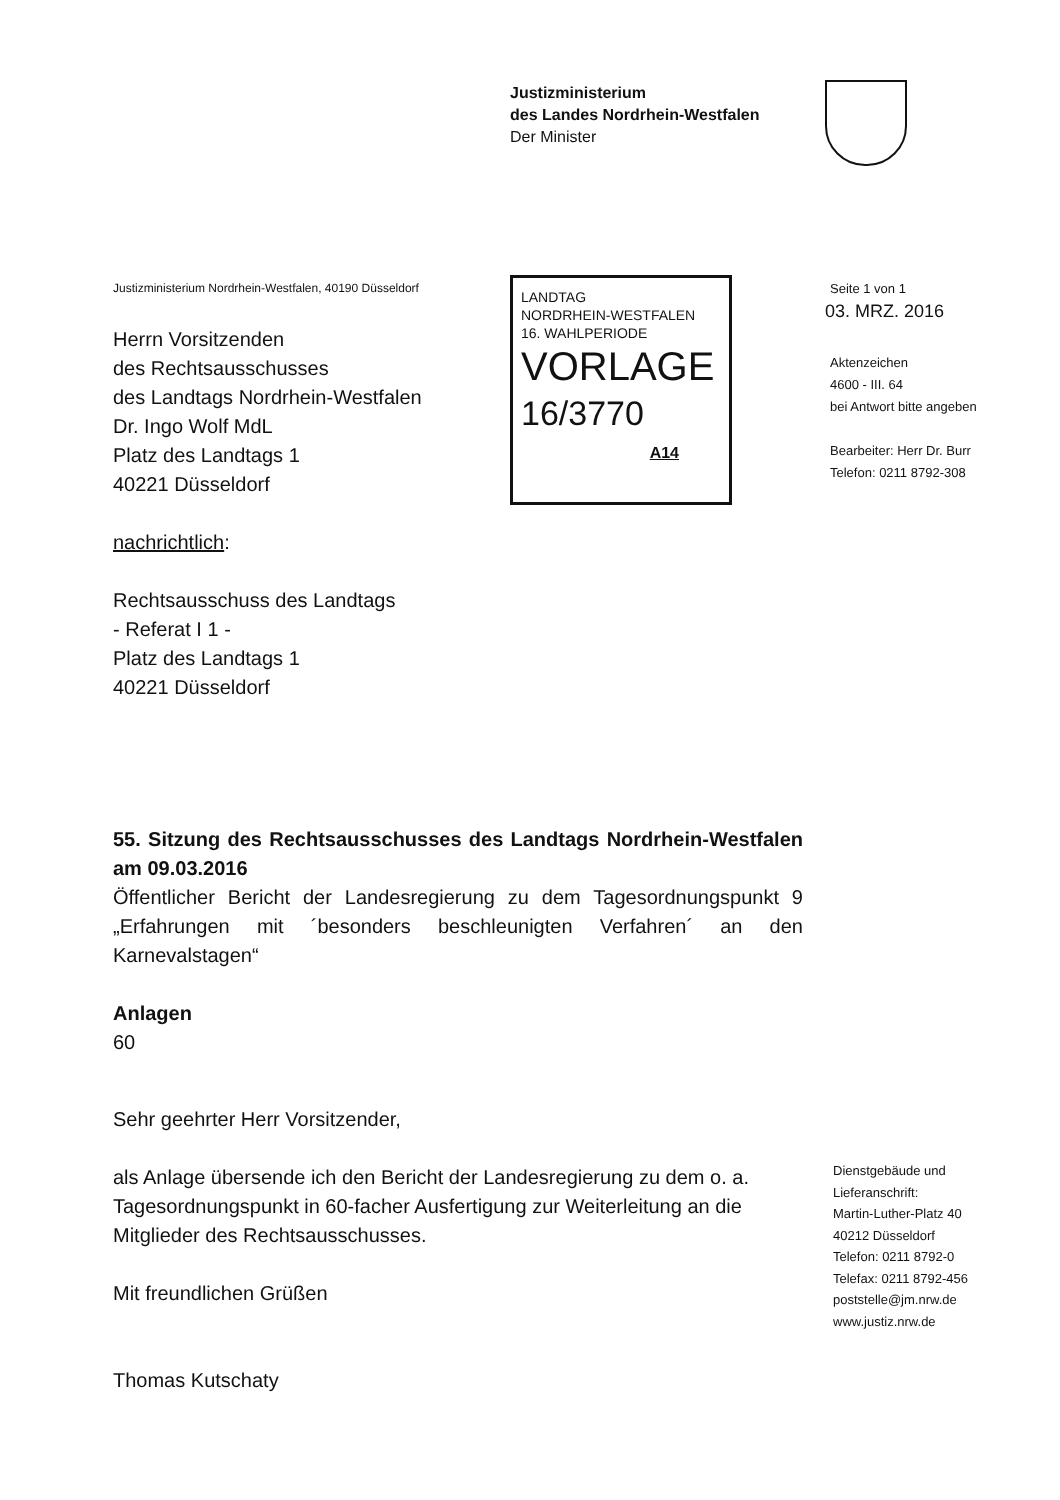Justizministerium
des Landes Nordrhein-Westfalen
Der Minister
Justizministerium Nordrhein-Westfalen, 40190 Düsseldorf
Herrn Vorsitzenden
des Rechtsausschusses
des Landtags Nordrhein-Westfalen
Dr. Ingo Wolf MdL
Platz des Landtags 1
40221 Düsseldorf
LANDTAG
NORDRHEIN-WESTFALEN
16. WAHLPERIODE
VORLAGE
16/3770
A14
Seite 1 von 1
03. MRZ. 2016
Aktenzeichen
4600 - III. 64
bei Antwort bitte angeben
Bearbeiter: Herr Dr. Burr
Telefon: 0211 8792-308
nachrichtlich:
Rechtsausschuss des Landtags
- Referat I 1 -
Platz des Landtags 1
40221 Düsseldorf
55. Sitzung des Rechtsausschusses des Landtags Nordrhein-Westfalen am 09.03.2016
Öffentlicher Bericht der Landesregierung zu dem Tagesordnungspunkt 9 „Erfahrungen mit ´besonders beschleunigten Verfahren´ an den Karnevalstagen“
Anlagen
60
Sehr geehrter Herr Vorsitzender,
als Anlage übersende ich den Bericht der Landesregierung zu dem o. a. Tagesordnungspunkt in 60-facher Ausfertigung zur Weiterleitung an die Mitglieder des Rechtsausschusses.
Mit freundlichen Grüßen
Thomas Kutschaty
Dienstgebäude und
Lieferanschrift:
Martin-Luther-Platz 40
40212 Düsseldorf
Telefon: 0211 8792-0
Telefax: 0211 8792-456
poststelle@jm.nrw.de
www.justiz.nrw.de